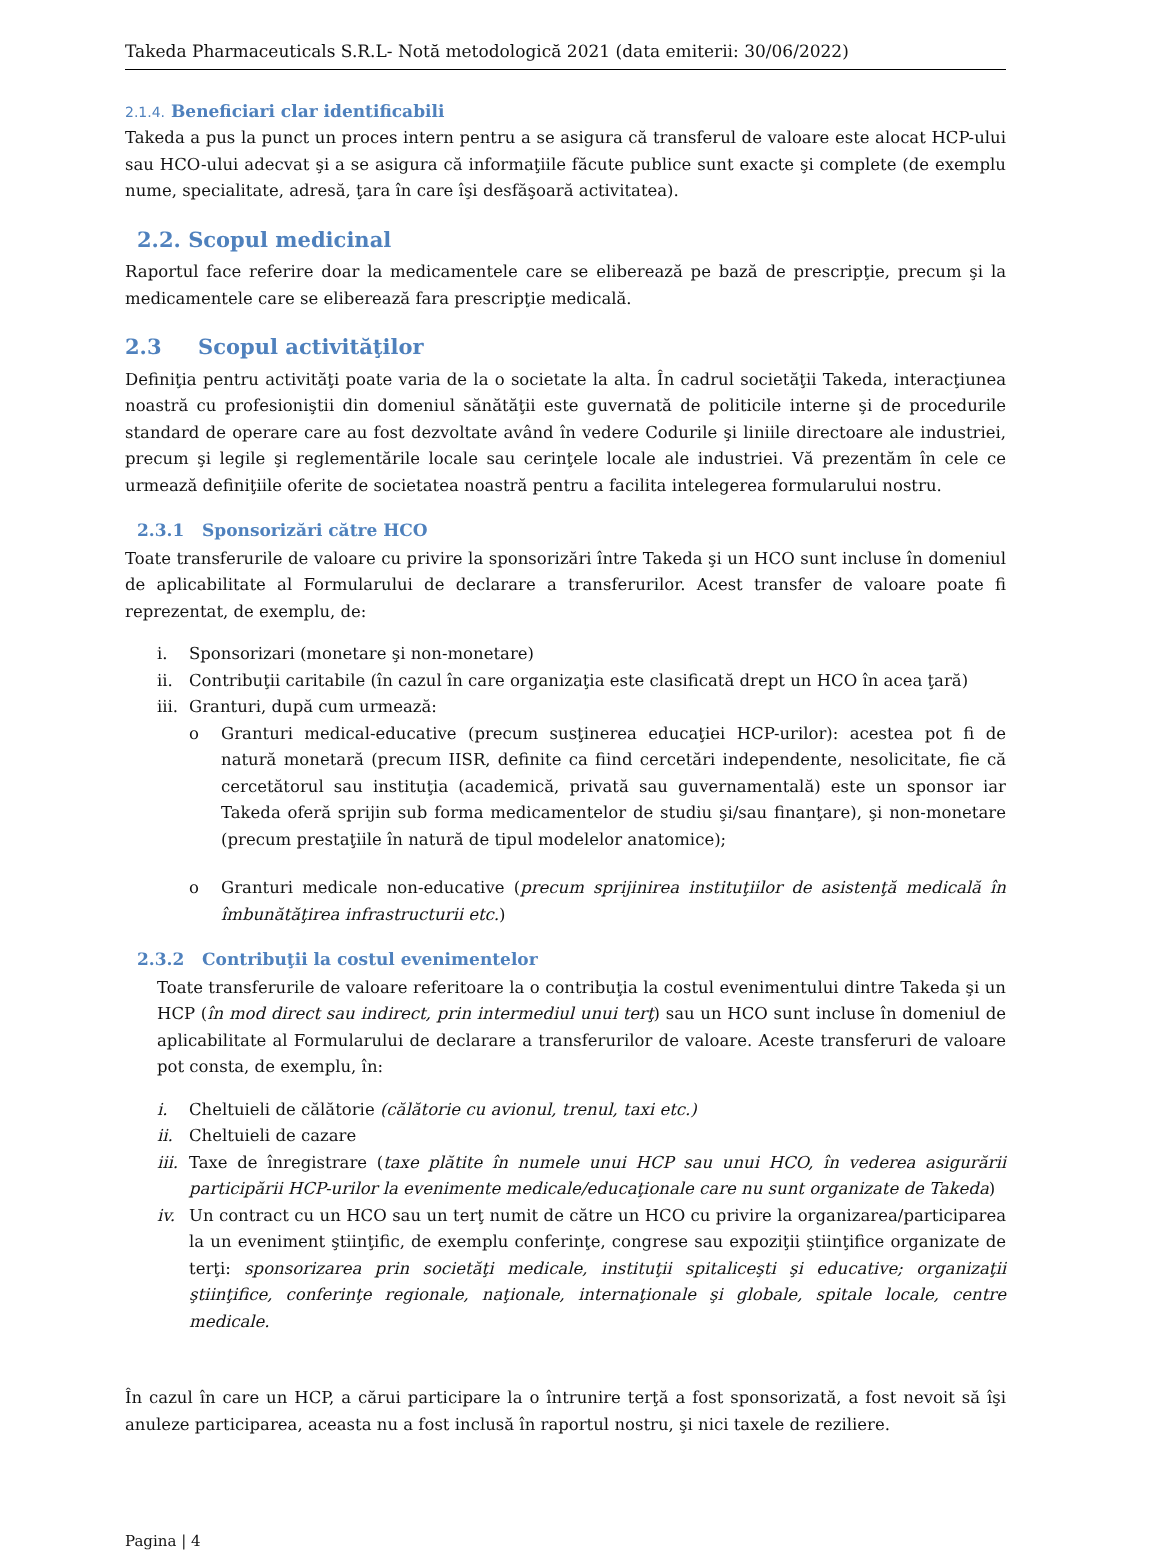Takeda Pharmaceuticals S.R.L- Notă metodologică 2021 (data emiterii: 30/06/2022)
2.1.4. Beneficiari clar identificabili
Takeda a pus la punct un proces intern pentru a se asigura că transferul de valoare este alocat HCP-ului sau HCO-ului adecvat şi a se asigura că informaţiile făcute publice sunt exacte şi complete (de exemplu nume, specialitate, adresă, ţara în care îşi desfăşoară activitatea).
2.2. Scopul medicinal
Raportul face referire doar la medicamentele care se eliberează pe bază de prescripţie, precum şi la medicamentele care se eliberează fara prescripţie medicală.
2.3 Scopul activităţilor
Definiţia pentru activităţi poate varia de la o societate la alta. În cadrul societăţii Takeda, interacţiunea noastră cu profesioniştii din domeniul sănătăţii este guvernată de politicile interne şi de procedurile standard de operare care au fost dezvoltate având în vedere Codurile şi liniile directoare ale industriei, precum şi legile şi reglementările locale sau cerinţele locale ale industriei. Vă prezentăm în cele ce urmează definiţiile oferite de societatea noastră pentru a facilita intelegerea formularului nostru.
2.3.1 Sponsorizări către HCO
Toate transferurile de valoare cu privire la sponsorizări între Takeda şi un HCO sunt incluse în domeniul de aplicabilitate al Formularului de declarare a transferurilor. Acest transfer de valoare poate fi reprezentat, de exemplu, de:
i. Sponsorizari (monetare şi non-monetare)
ii. Contribuţii caritabile (în cazul în care organizaţia este clasificată drept un HCO în acea ţară)
iii. Granturi, după cum urmează:
o Granturi medical-educative (precum susţinerea educaţiei HCP-urilor): acestea pot fi de natură monetară (precum IISR, definite ca fiind cercetări independente, nesolicitate, fie că cercetătorul sau instituţia (academică, privată sau guvernamentală) este un sponsor iar Takeda oferă sprijin sub forma medicamentelor de studiu şi/sau finanţare), şi non-monetare (precum prestaţiile în natură de tipul modelelor anatomice);
o Granturi medicale non-educative (precum sprijinirea instituţiilor de asistenţă medicală în îmbunătăţirea infrastructurii etc.)
2.3.2 Contribuţii la costul evenimentelor
Toate transferurile de valoare referitoare la o contribuţia la costul evenimentului dintre Takeda şi un HCP (în mod direct sau indirect, prin intermediul unui terţ) sau un HCO sunt incluse în domeniul de aplicabilitate al Formularului de declarare a transferurilor de valoare. Aceste transferuri de valoare pot consta, de exemplu, în:
i. Cheltuieli de călătorie (călătorie cu avionul, trenul, taxi etc.)
ii. Cheltuieli de cazare
iii. Taxe de înregistrare (taxe plătite în numele unui HCP sau unui HCO, în vederea asigurării participării HCP-urilor la evenimente medicale/educaţionale care nu sunt organizate de Takeda)
iv. Un contract cu un HCO sau un terţ numit de către un HCO cu privire la organizarea/participarea la un eveniment ştiinţific, de exemplu conferinţe, congrese sau expoziţii ştiinţifice organizate de terţi: sponsorizarea prin societăţi medicale, instituţii spitaliceşti şi educative; organizaţii ştiinţifice, conferinţe regionale, naţionale, internaţionale şi globale, spitale locale, centre medicale.
În cazul în care un HCP, a cărui participare la o întrunire terţă a fost sponsorizată, a fost nevoit să îşi anuleze participarea, aceasta nu a fost inclusă în raportul nostru, şi nici taxele de reziliere.
Pagina | 4